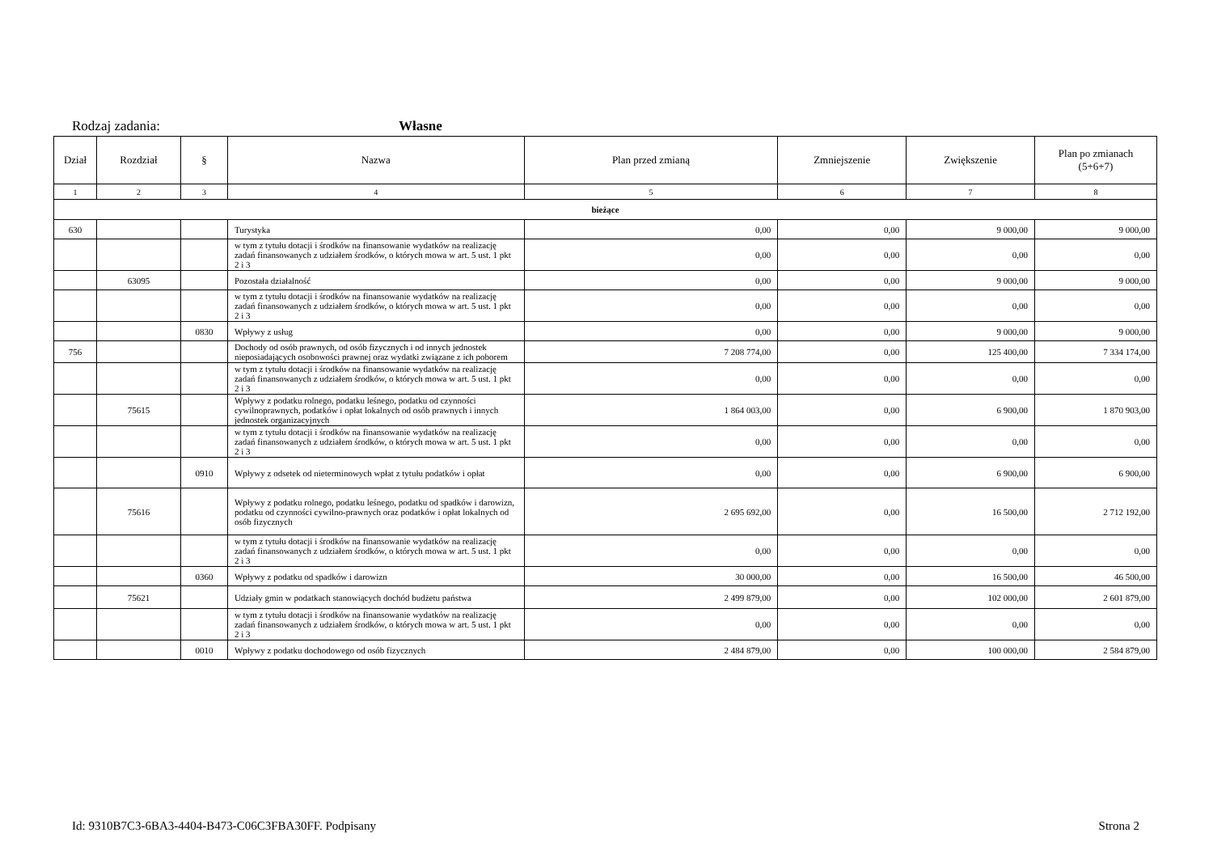Rodzaj zadania: Własne
| Dział | Rozdział | § | Nazwa | Plan przed zmianą | Zmniejszenie | Zwiększenie | Plan po zmianach (5+6+7) |
| --- | --- | --- | --- | --- | --- | --- | --- |
| 1 | 2 | 3 | 4 | 5 | 6 | 7 | 8 |
| bieżące | | | | | | | |
| 630 | | | Turystyka | 0,00 | 0,00 | 9 000,00 | 9 000,00 |
| | | | w tym z tytułu dotacji i środków na finansowanie wydatków na realizację zadań finansowanych z udziałem środków, o których mowa w art. 5 ust. 1 pkt 2 i 3 | 0,00 | 0,00 | 0,00 | 0,00 |
| | 63095 | | Pozostała działalność | 0,00 | 0,00 | 9 000,00 | 9 000,00 |
| | | | w tym z tytułu dotacji i środków na finansowanie wydatków na realizację zadań finansowanych z udziałem środków, o których mowa w art. 5 ust. 1 pkt 2 i 3 | 0,00 | 0,00 | 0,00 | 0,00 |
| | | 0830 | Wpływy z usług | 0,00 | 0,00 | 9 000,00 | 9 000,00 |
| 756 | | | Dochody od osób prawnych, od osób fizycznych i od innych jednostek nieposiadających osobowości prawnej oraz wydatki związane z ich poborem | 7 208 774,00 | 0,00 | 125 400,00 | 7 334 174,00 |
| | | | w tym z tytułu dotacji i środków na finansowanie wydatków na realizację zadań finansowanych z udziałem środków, o których mowa w art. 5 ust. 1 pkt 2 i 3 | 0,00 | 0,00 | 0,00 | 0,00 |
| | 75615 | | Wpływy z podatku rolnego, podatku leśnego, podatku od czynności cywilnoprawnych, podatków i opłat lokalnych od osób prawnych i innych jednostek organizacyjnych | 1 864 003,00 | 0,00 | 6 900,00 | 1 870 903,00 |
| | | | w tym z tytułu dotacji i środków na finansowanie wydatków na realizację zadań finansowanych z udziałem środków, o których mowa w art. 5 ust. 1 pkt 2 i 3 | 0,00 | 0,00 | 0,00 | 0,00 |
| | | 0910 | Wpływy z odsetek od nieterminowych wpłat z tytułu podatków i opłat | 0,00 | 0,00 | 6 900,00 | 6 900,00 |
| | 75616 | | Wpływy z podatku rolnego, podatku leśnego, podatku od spadków i darowizn, podatku od czynności cywilno-prawnych oraz podatków i opłat lokalnych od osób fizycznych | 2 695 692,00 | 0,00 | 16 500,00 | 2 712 192,00 |
| | | | w tym z tytułu dotacji i środków na finansowanie wydatków na realizację zadań finansowanych z udziałem środków, o których mowa w art. 5 ust. 1 pkt 2 i 3 | 0,00 | 0,00 | 0,00 | 0,00 |
| | | 0360 | Wpływy z podatku od spadków i darowizn | 30 000,00 | 0,00 | 16 500,00 | 46 500,00 |
| | 75621 | | Udziały gmin w podatkach stanowiących dochód budżetu państwa | 2 499 879,00 | 0,00 | 102 000,00 | 2 601 879,00 |
| | | | w tym z tytułu dotacji i środków na finansowanie wydatków na realizację zadań finansowanych z udziałem środków, o których mowa w art. 5 ust. 1 pkt 2 i 3 | 0,00 | 0,00 | 0,00 | 0,00 |
| | | 0010 | Wpływy z podatku dochodowego od osób fizycznych | 2 484 879,00 | 0,00 | 100 000,00 | 2 584 879,00 |
Id: 9310B7C3-6BA3-4404-B473-C06C3FBA30FF. Podpisany Strona 2